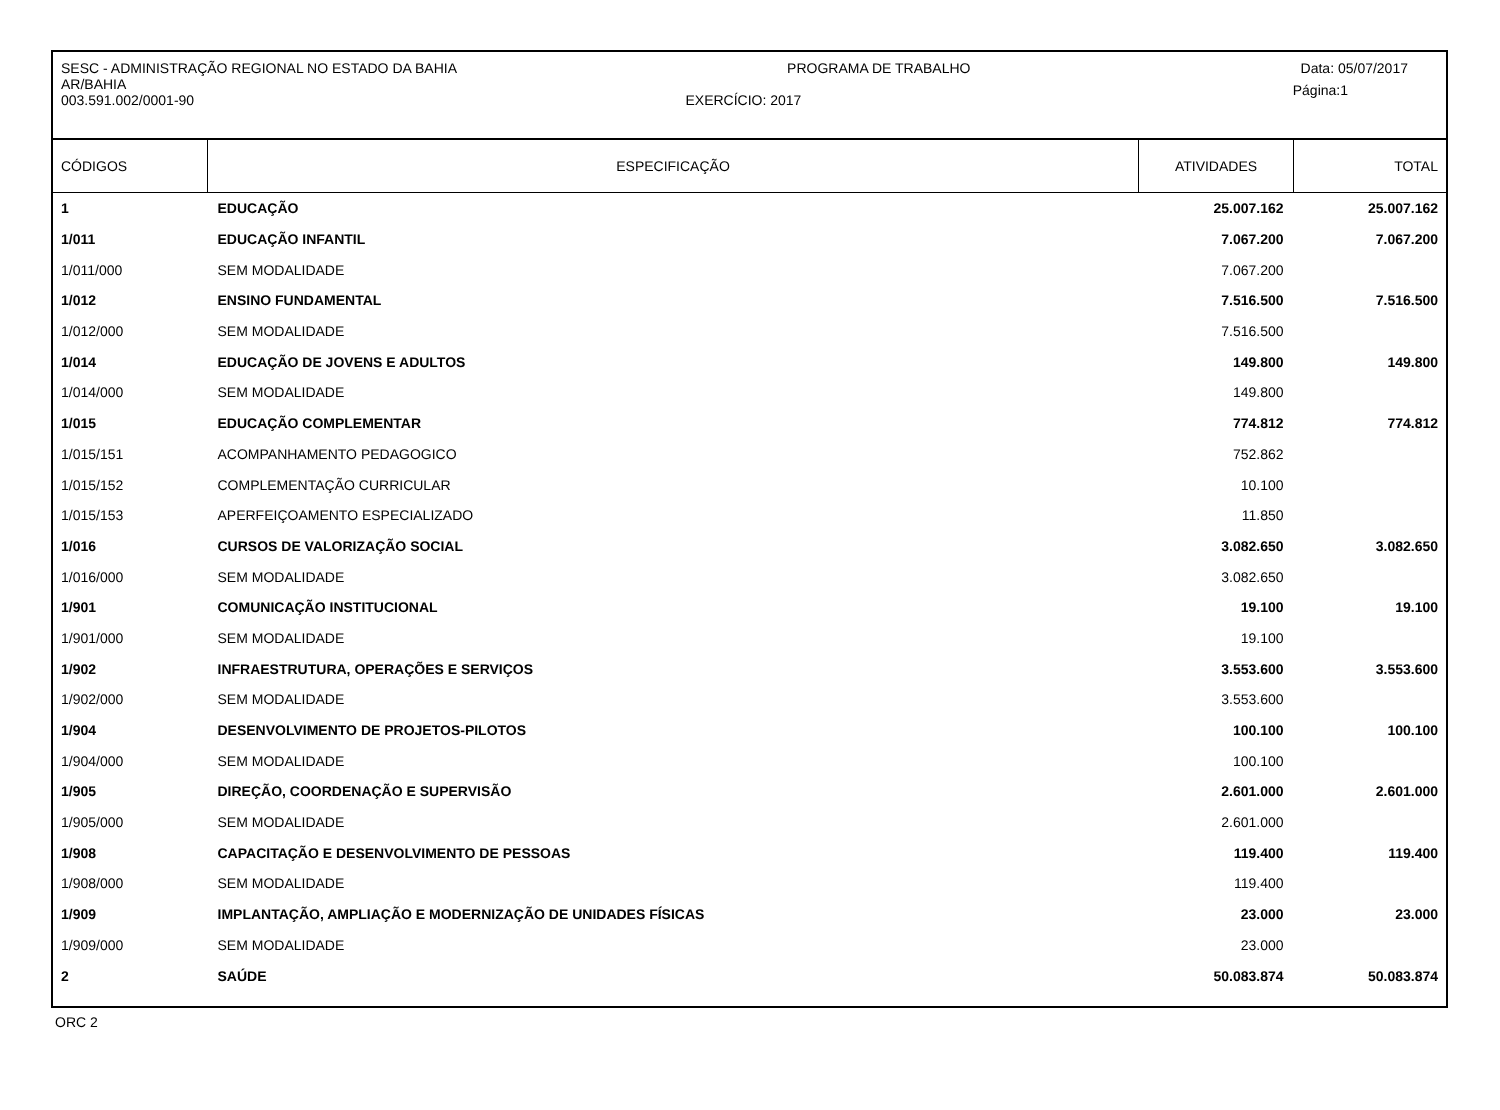SESC - ADMINISTRAÇÃO REGIONAL NO ESTADO DA BAHIA PROGRAMA DE TRABALHO Data: 05/07/2017
AR/BAHIA
003.591.002/0001-90 EXERCÍCIO: 2017 Página:1
| CÓDIGOS | ESPECIFICAÇÃO | ATIVIDADES | TOTAL |
| --- | --- | --- | --- |
| 1 | EDUCAÇÃO | 25.007.162 | 25.007.162 |
| 1/011 | EDUCAÇÃO INFANTIL | 7.067.200 | 7.067.200 |
| 1/011/000 | SEM MODALIDADE | 7.067.200 | |
| 1/012 | ENSINO FUNDAMENTAL | 7.516.500 | 7.516.500 |
| 1/012/000 | SEM MODALIDADE | 7.516.500 | |
| 1/014 | EDUCAÇÃO DE JOVENS E ADULTOS | 149.800 | 149.800 |
| 1/014/000 | SEM MODALIDADE | 149.800 | |
| 1/015 | EDUCAÇÃO COMPLEMENTAR | 774.812 | 774.812 |
| 1/015/151 | ACOMPANHAMENTO PEDAGOGICO | 752.862 | |
| 1/015/152 | COMPLEMENTAÇÃO CURRICULAR | 10.100 | |
| 1/015/153 | APERFEIÇOAMENTO ESPECIALIZADO | 11.850 | |
| 1/016 | CURSOS DE VALORIZAÇÃO SOCIAL | 3.082.650 | 3.082.650 |
| 1/016/000 | SEM MODALIDADE | 3.082.650 | |
| 1/901 | COMUNICAÇÃO INSTITUCIONAL | 19.100 | 19.100 |
| 1/901/000 | SEM MODALIDADE | 19.100 | |
| 1/902 | INFRAESTRUTURA, OPERAÇÕES E SERVIÇOS | 3.553.600 | 3.553.600 |
| 1/902/000 | SEM MODALIDADE | 3.553.600 | |
| 1/904 | DESENVOLVIMENTO DE PROJETOS-PILOTOS | 100.100 | 100.100 |
| 1/904/000 | SEM MODALIDADE | 100.100 | |
| 1/905 | DIREÇÃO, COORDENAÇÃO E SUPERVISÃO | 2.601.000 | 2.601.000 |
| 1/905/000 | SEM MODALIDADE | 2.601.000 | |
| 1/908 | CAPACITAÇÃO E DESENVOLVIMENTO DE PESSOAS | 119.400 | 119.400 |
| 1/908/000 | SEM MODALIDADE | 119.400 | |
| 1/909 | IMPLANTAÇÃO, AMPLIAÇÃO E MODERNIZAÇÃO DE UNIDADES FÍSICAS | 23.000 | 23.000 |
| 1/909/000 | SEM MODALIDADE | 23.000 | |
| 2 | SAÚDE | 50.083.874 | 50.083.874 |
ORC 2